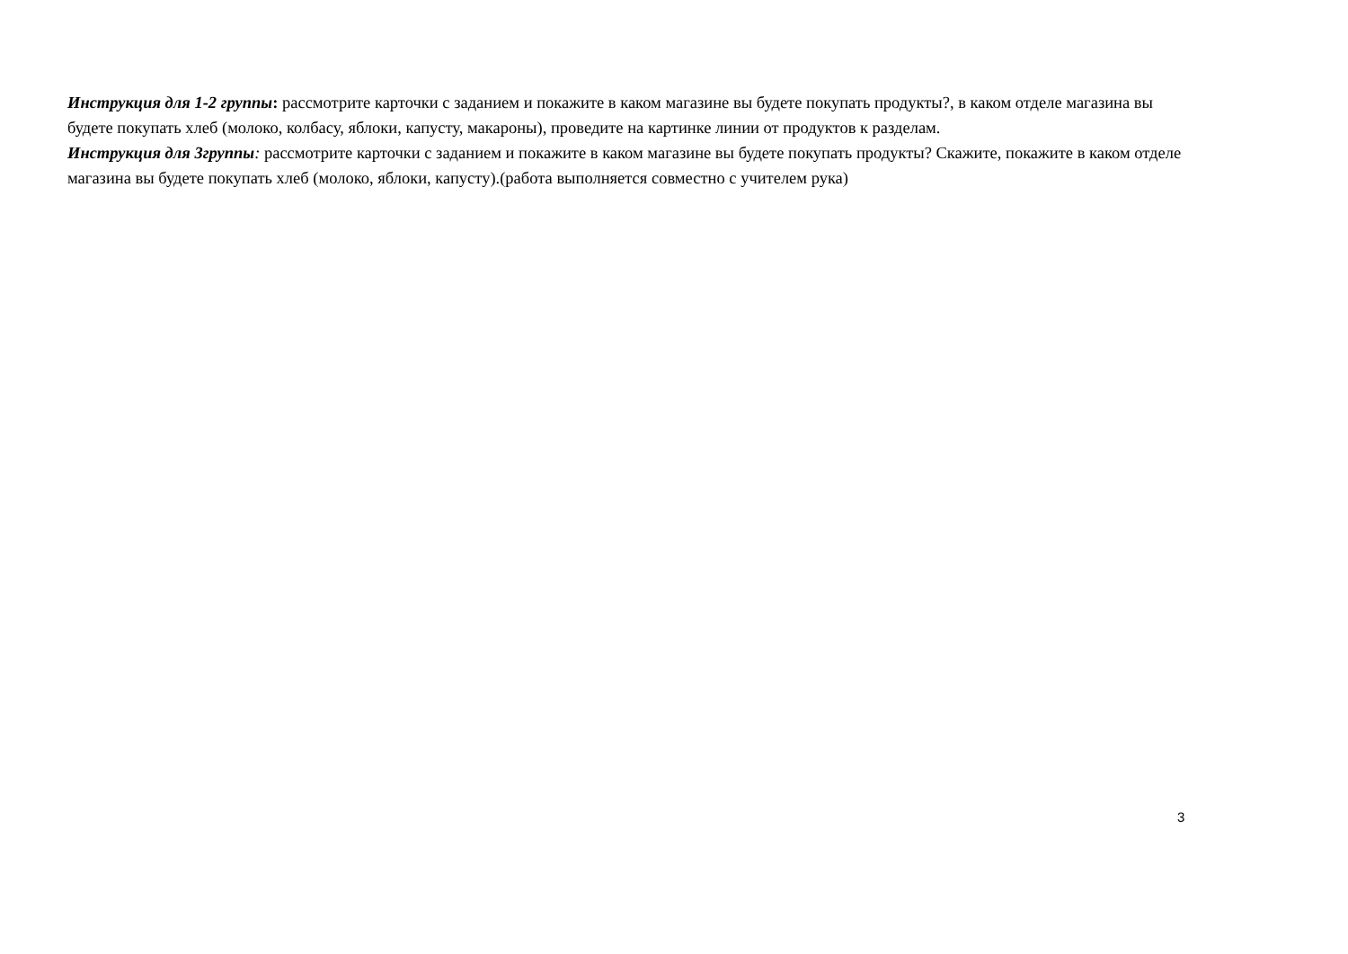Инструкция для 1-2 группы: рассмотрите карточки с заданием и покажите в каком магазине вы будете покупать продукты?, в каком отделе магазина вы будете покупать хлеб (молоко, колбасу, яблоки, капусту, макароны), проведите на картинке линии от продуктов к разделам.
Инструкция для 3группы: рассмотрите карточки с заданием и покажите в каком магазине вы будете покупать продукты? Скажите, покажите в каком отделе магазина вы будете покупать хлеб (молоко, яблоки, капусту).(работа выполняется совместно с учителем рука)
3